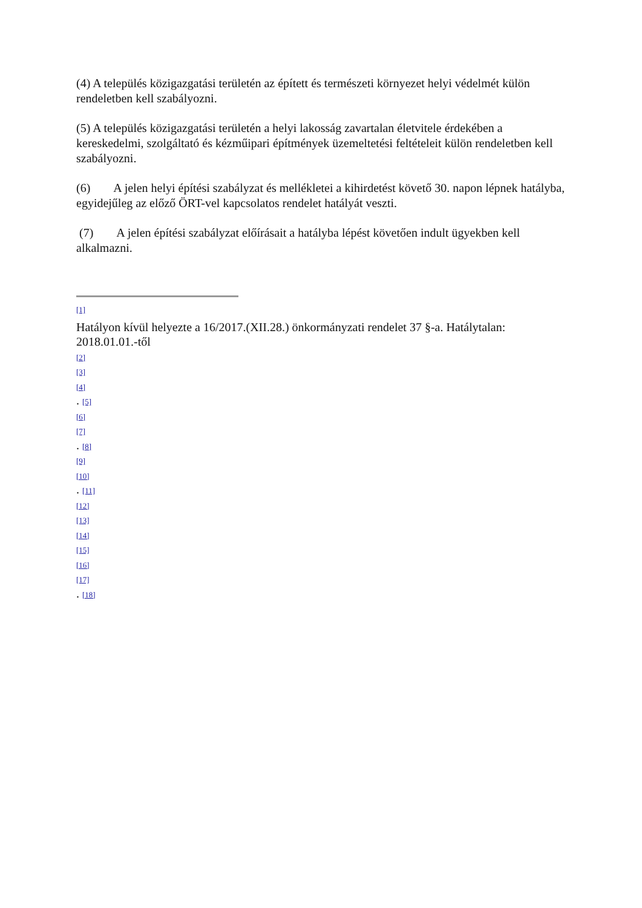(4) A település közigazgatási területén az épített és természeti környezet helyi védelmét külön rendeletben kell szabályozni.
(5) A település közigazgatási területén a helyi lakosság zavartalan életvitele érdekében a kereskedelmi, szolgáltató és kézműipari építmények üzemeltetési feltételeit külön rendeletben kell szabályozni.
(6) A jelen helyi építési szabályzat és mellékletei a kihirdetést követő 30. napon lépnek hatályba, egyidejűleg az előző ÖRT-vel kapcsolatos rendelet hatályát veszti.
(7) A jelen építési szabályzat előírásait a hatályba lépést követően indult ügyekben kell alkalmazni.
[1]
Hatályon kívül helyezte a 16/2017.(XII.28.) önkormányzati rendelet 37 §-a. Hatálytalan: 2018.01.01.-től
[2]
[3]
[4]
. [5]
[6]
[7]
. [8]
[9]
[10]
. [11]
[12]
[13]
[14]
[15]
[16]
[17]
. [18]